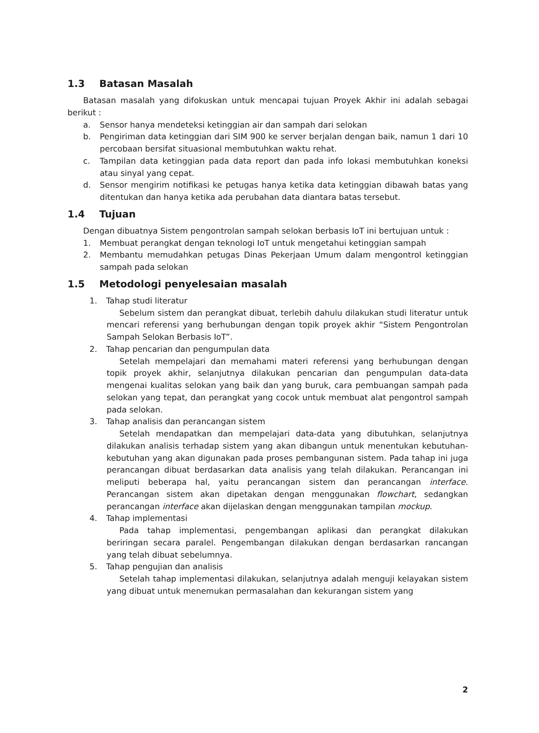1.3 Batasan Masalah
Batasan masalah yang difokuskan untuk mencapai tujuan Proyek Akhir ini adalah sebagai berikut :
a. Sensor hanya mendeteksi ketinggian air dan sampah dari selokan
b. Pengiriman data ketinggian dari SIM 900 ke server berjalan dengan baik, namun 1 dari 10 percobaan bersifat situasional membutuhkan waktu rehat.
c. Tampilan data ketinggian pada data report dan pada info lokasi membutuhkan koneksi atau sinyal yang cepat.
d. Sensor mengirim notifikasi ke petugas hanya ketika data ketinggian dibawah batas yang ditentukan dan hanya ketika ada perubahan data diantara batas tersebut.
1.4 Tujuan
Dengan dibuatnya Sistem pengontrolan sampah selokan berbasis IoT ini bertujuan untuk :
1. Membuat perangkat dengan teknologi IoT untuk mengetahui ketinggian sampah
2. Membantu memudahkan petugas Dinas Pekerjaan Umum dalam mengontrol ketinggian sampah pada selokan
1.5 Metodologi penyelesaian masalah
1. Tahap studi literatur
Sebelum sistem dan perangkat dibuat, terlebih dahulu dilakukan studi literatur untuk mencari referensi yang berhubungan dengan topik proyek akhir “Sistem Pengontrolan Sampah Selokan Berbasis IoT”.
2. Tahap pencarian dan pengumpulan data
Setelah mempelajari dan memahami materi referensi yang berhubungan dengan topik proyek akhir, selanjutnya dilakukan pencarian dan pengumpulan data-data mengenai kualitas selokan yang baik dan yang buruk, cara pembuangan sampah pada selokan yang tepat, dan perangkat yang cocok untuk membuat alat pengontrol sampah pada selokan.
3. Tahap analisis dan perancangan sistem
Setelah mendapatkan dan mempelajari data-data yang dibutuhkan, selanjutnya dilakukan analisis terhadap sistem yang akan dibangun untuk menentukan kebutuhan-kebutuhan yang akan digunakan pada proses pembangunan sistem. Pada tahap ini juga perancangan dibuat berdasarkan data analisis yang telah dilakukan. Perancangan ini meliputi beberapa hal, yaitu perancangan sistem dan perancangan interface. Perancangan sistem akan dipetakan dengan menggunakan flowchart, sedangkan perancangan interface akan dijelaskan dengan menggunakan tampilan mockup.
4. Tahap implementasi
Pada tahap implementasi, pengembangan aplikasi dan perangkat dilakukan beriringan secara paralel. Pengembangan dilakukan dengan berdasarkan rancangan yang telah dibuat sebelumnya.
5. Tahap pengujian dan analisis
Setelah tahap implementasi dilakukan, selanjutnya adalah menguji kelayakan sistem yang dibuat untuk menemukan permasalahan dan kekurangan sistem yang
2